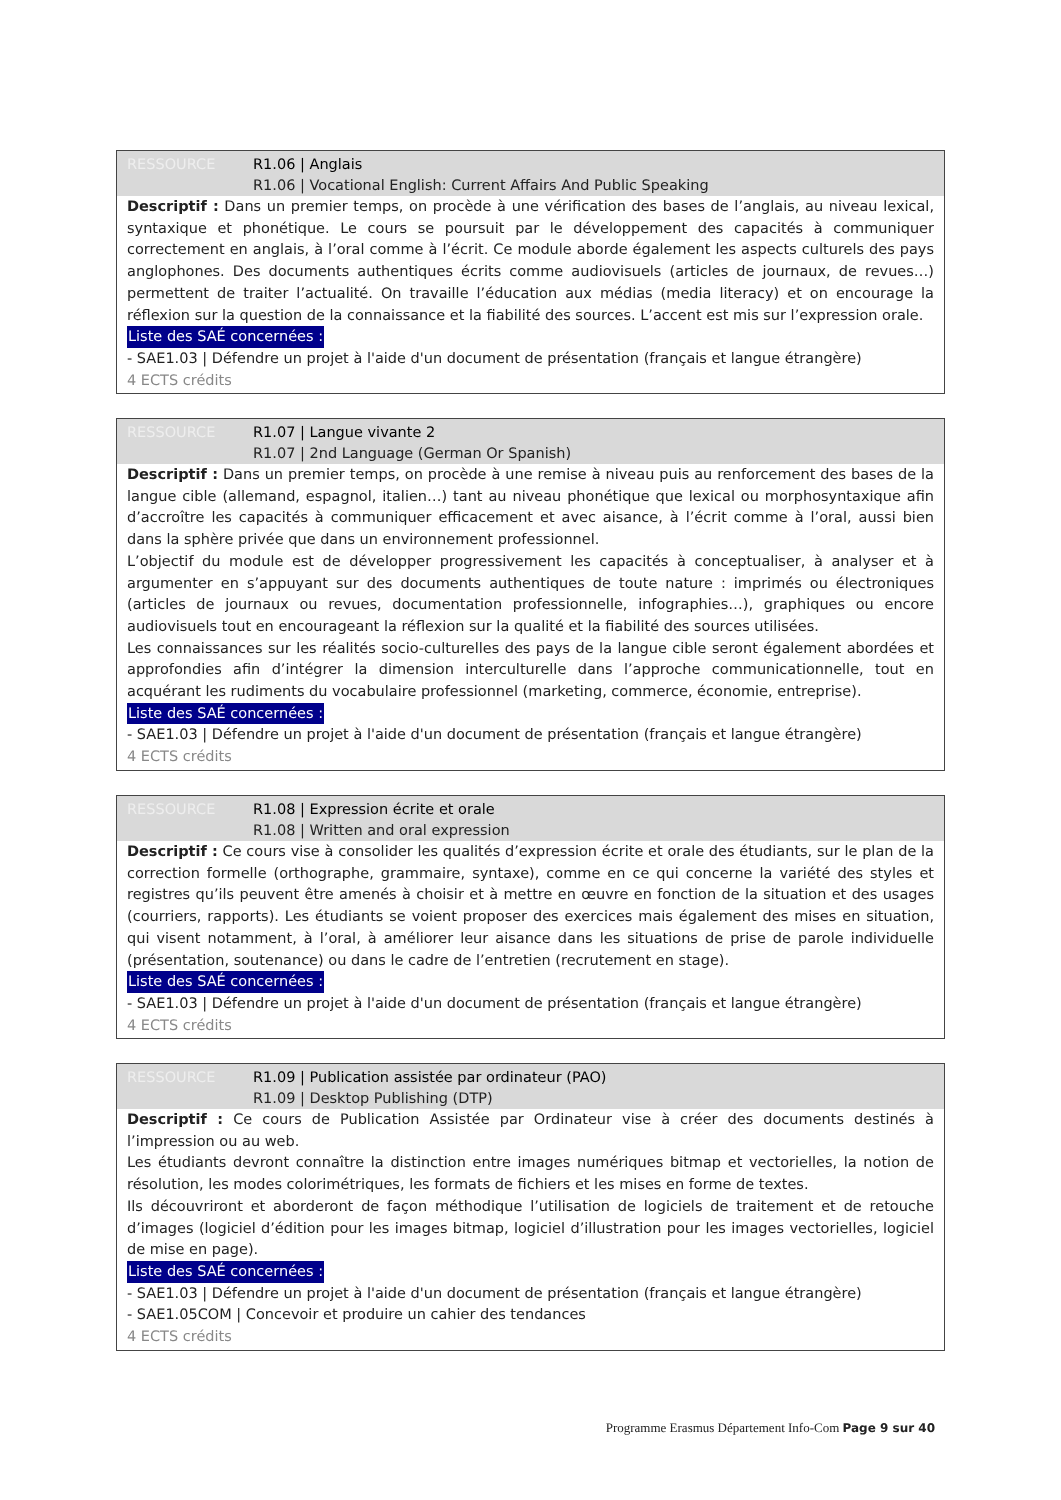RESSOURCE R1.06 | Anglais
R1.06 | Vocational English: Current Affairs And Public Speaking
Descriptif : Dans un premier temps, on procède à une vérification des bases de l’anglais, au niveau lexical, syntaxique et phonétique. Le cours se poursuit par le développement des capacités à communiquer correctement en anglais, à l’oral comme à l’écrit. Ce module aborde également les aspects culturels des pays anglophones. Des documents authentiques écrits comme audiovisuels (articles de journaux, de revues…) permettent de traiter l’actualité. On travaille l’éducation aux médias (media literacy) et on encourage la réflexion sur la question de la connaissance et la fiabilité des sources. L’accent est mis sur l’expression orale.
Liste des SAÉ concernées :
- SAE1.03 | Défendre un projet à l'aide d'un document de présentation (français et langue étrangère)
4 ECTS crédits
RESSOURCE R1.07 | Langue vivante 2
R1.07 | 2nd Language (German Or Spanish)
Descriptif : Dans un premier temps, on procède à une remise à niveau puis au renforcement des bases de la langue cible (allemand, espagnol, italien…) tant au niveau phonétique que lexical ou morphosyntaxique afin d’accroître les capacités à communiquer efficacement et avec aisance, à l’écrit comme à l’oral, aussi bien dans la sphère privée que dans un environnement professionnel.
L’objectif du module est de développer progressivement les capacités à conceptualiser, à analyser et à argumenter en s’appuyant sur des documents authentiques de toute nature : imprimés ou électroniques (articles de journaux ou revues, documentation professionnelle, infographies…), graphiques ou encore audiovisuels tout en encourageant la réflexion sur la qualité et la fiabilité des sources utilisées.
Les connaissances sur les réalités socio-culturelles des pays de la langue cible seront également abordées et approfondies afin d’intégrer la dimension interculturelle dans l’approche communicationnelle, tout en acquérant les rudiments du vocabulaire professionnel (marketing, commerce, économie, entreprise).
Liste des SAÉ concernées :
- SAE1.03 | Défendre un projet à l'aide d'un document de présentation (français et langue étrangère)
4 ECTS crédits
RESSOURCE R1.08 | Expression écrite et orale
R1.08 | Written and oral expression
Descriptif : Ce cours vise à consolider les qualités d’expression écrite et orale des étudiants, sur le plan de la correction formelle (orthographe, grammaire, syntaxe), comme en ce qui concerne la variété des styles et registres qu’ils peuvent être amenés à choisir et à mettre en œuvre en fonction de la situation et des usages (courriers, rapports). Les étudiants se voient proposer des exercices mais également des mises en situation, qui visent notamment, à l’oral, à améliorer leur aisance dans les situations de prise de parole individuelle (présentation, soutenance) ou dans le cadre de l’entretien (recrutement en stage).
Liste des SAÉ concernées :
- SAE1.03 | Défendre un projet à l'aide d'un document de présentation (français et langue étrangère)
4 ECTS crédits
RESSOURCE R1.09 | Publication assistée par ordinateur (PAO)
R1.09 | Desktop Publishing (DTP)
Descriptif : Ce cours de Publication Assistée par Ordinateur vise à créer des documents destinés à l’impression ou au web.
Les étudiants devront connaître la distinction entre images numériques bitmap et vectorielles, la notion de résolution, les modes colorimétriques, les formats de fichiers et les mises en forme de textes.
Ils découvriront et aborderont de façon méthodique l’utilisation de logiciels de traitement et de retouche d’images (logiciel d’édition pour les images bitmap, logiciel d’illustration pour les images vectorielles, logiciel de mise en page).
Liste des SAÉ concernées :
- SAE1.03 | Défendre un projet à l'aide d'un document de présentation (français et langue étrangère)
- SAE1.05COM | Concevoir et produire un cahier des tendances
4 ECTS crédits
Programme Erasmus Département Info-Com Page 9 sur 40